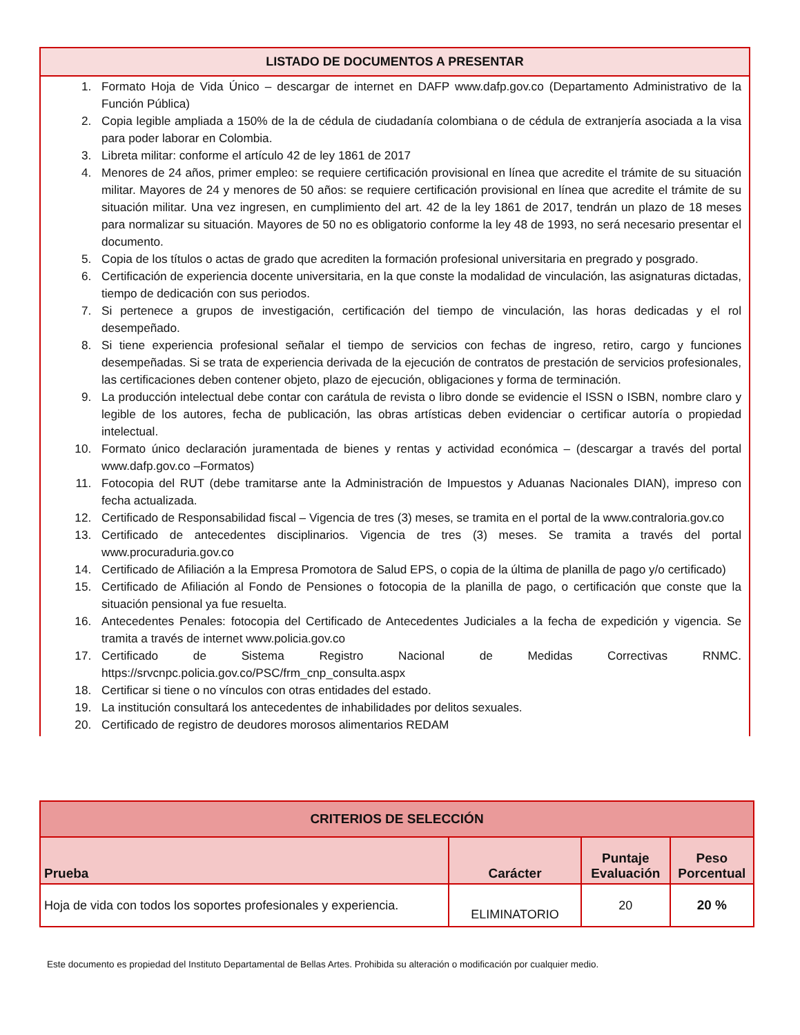LISTADO DE DOCUMENTOS A PRESENTAR
1. Formato Hoja de Vida Único – descargar de internet en DAFP www.dafp.gov.co (Departamento Administrativo de la Función Pública)
2. Copia legible ampliada a 150% de la de cédula de ciudadanía colombiana o de cédula de extranjería asociada a la visa para poder laborar en Colombia.
3. Libreta militar: conforme el artículo 42 de ley 1861 de 2017
4. Menores de 24 años, primer empleo: se requiere certificación provisional en línea que acredite el trámite de su situación militar. Mayores de 24 y menores de 50 años: se requiere certificación provisional en línea que acredite el trámite de su situación militar. Una vez ingresen, en cumplimiento del art. 42 de la ley 1861 de 2017, tendrán un plazo de 18 meses para normalizar su situación. Mayores de 50 no es obligatorio conforme la ley 48 de 1993, no será necesario presentar el documento.
5. Copia de los títulos o actas de grado que acrediten la formación profesional universitaria en pregrado y posgrado.
6. Certificación de experiencia docente universitaria, en la que conste la modalidad de vinculación, las asignaturas dictadas, tiempo de dedicación con sus periodos.
7. Si pertenece a grupos de investigación, certificación del tiempo de vinculación, las horas dedicadas y el rol desempeñado.
8. Si tiene experiencia profesional señalar el tiempo de servicios con fechas de ingreso, retiro, cargo y funciones desempeñadas. Si se trata de experiencia derivada de la ejecución de contratos de prestación de servicios profesionales, las certificaciones deben contener objeto, plazo de ejecución, obligaciones y forma de terminación.
9. La producción intelectual debe contar con carátula de revista o libro donde se evidencie el ISSN o ISBN, nombre claro y legible de los autores, fecha de publicación, las obras artísticas deben evidenciar o certificar autoría o propiedad intelectual.
10. Formato único declaración juramentada de bienes y rentas y actividad económica – (descargar a través del portal www.dafp.gov.co –Formatos)
11. Fotocopia del RUT (debe tramitarse ante la Administración de Impuestos y Aduanas Nacionales DIAN), impreso con fecha actualizada.
12. Certificado de Responsabilidad fiscal – Vigencia de tres (3) meses, se tramita en el portal de la www.contraloria.gov.co
13. Certificado de antecedentes disciplinarios. Vigencia de tres (3) meses. Se tramita a través del portal www.procuraduria.gov.co
14. Certificado de Afiliación a la Empresa Promotora de Salud EPS, o copia de la última de planilla de pago y/o certificado)
15. Certificado de Afiliación al Fondo de Pensiones o fotocopia de la planilla de pago, o certificación que conste que la situación pensional ya fue resuelta.
16. Antecedentes Penales: fotocopia del Certificado de Antecedentes Judiciales a la fecha de expedición y vigencia. Se tramita a través de internet www.policia.gov.co
17. Certificado de Sistema Registro Nacional de Medidas Correctivas RNMC. https://srvcnpc.policia.gov.co/PSC/frm_cnp_consulta.aspx
18. Certificar si tiene o no vínculos con otras entidades del estado.
19. La institución consultará los antecedentes de inhabilidades por delitos sexuales.
20. Certificado de registro de deudores morosos alimentarios REDAM
| CRITERIOS DE SELECCIÓN | | | |
| Prueba | Carácter | Puntaje Evaluación | Peso Porcentual |
| Hoja de vida con todos los soportes profesionales y experiencia. | ELIMINATORIO | 20 | 20 % |
Este documento es propiedad del Instituto Departamental de Bellas Artes. Prohibida su alteración o modificación por cualquier medio.